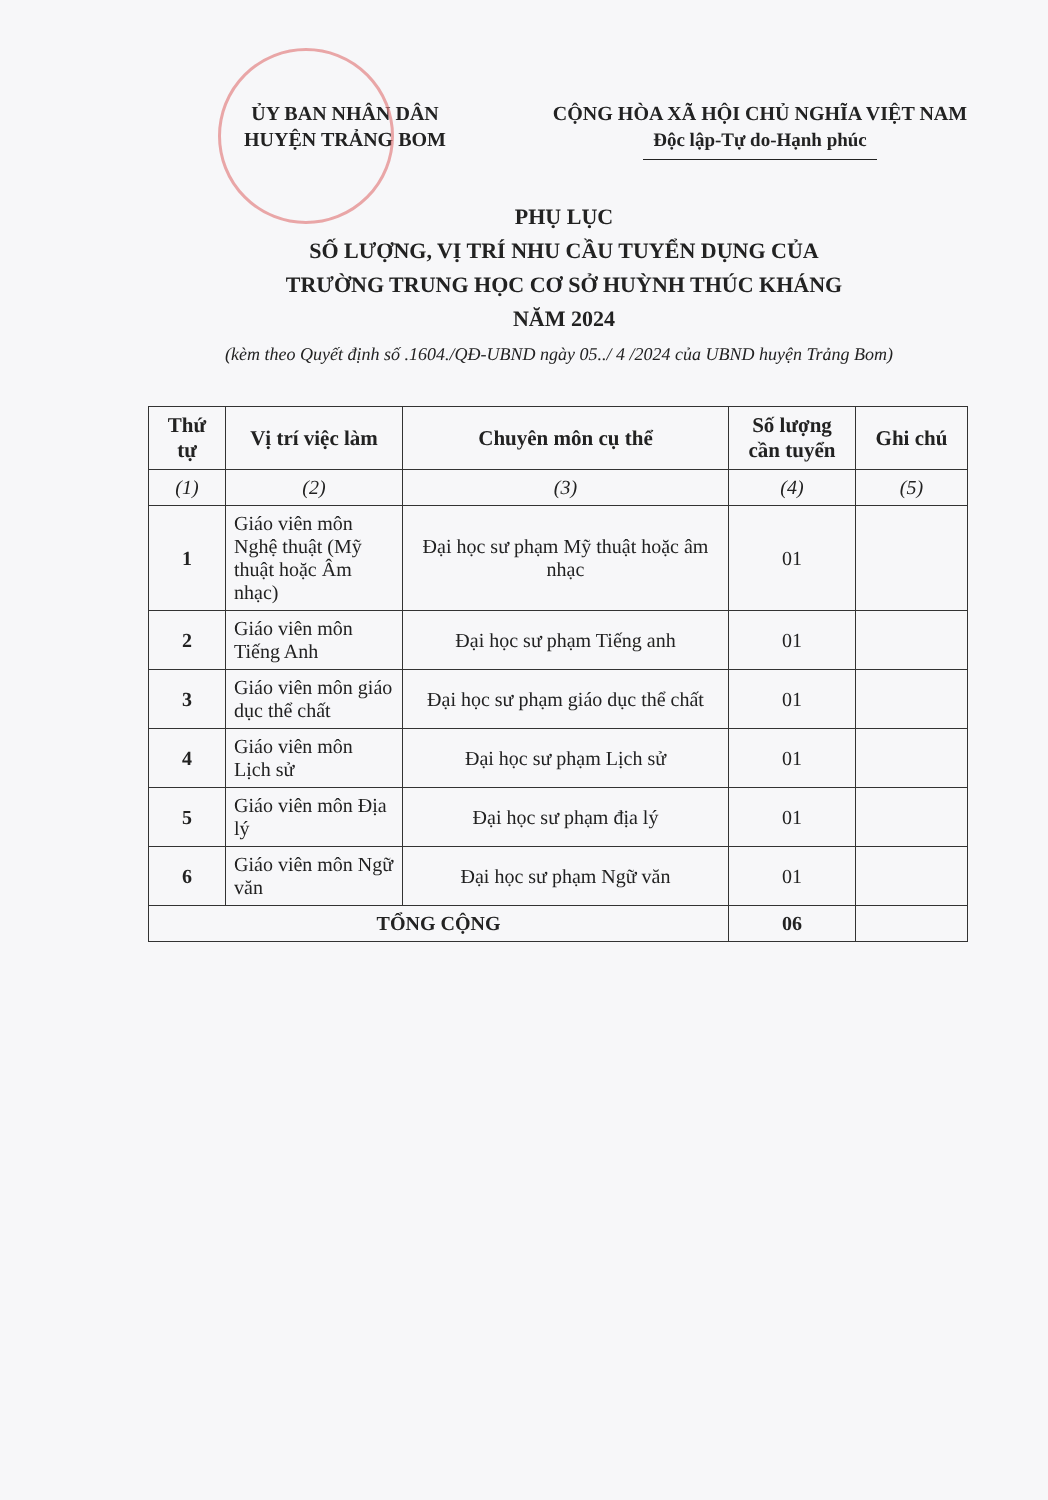ỦY BAN NHÂN DÂN
HUYỆN TRẢNG BOM
CỘNG HÒA XÃ HỘI CHỦ NGHĨA VIỆT NAM
Độc lập-Tự do-Hạnh phúc
PHỤ LỤC
SỐ LƯỢNG, VỊ TRÍ NHU CẦU TUYỂN DỤNG CỦA
TRƯỜNG TRUNG HỌC CƠ SỞ HUỲNH THÚC KHÁNG
NĂM 2024
(kèm theo Quyết định số .1604./QĐ-UBND ngày 05../ 4 /2024 của UBND huyện Trảng Bom)
| Thứ tự | Vị trí việc làm | Chuyên môn cụ thể | Số lượng cần tuyển | Ghi chú |
| --- | --- | --- | --- | --- |
| (1) | (2) | (3) | (4) | (5) |
| 1 | Giáo viên môn Nghệ thuật (Mỹ thuật hoặc Âm nhạc) | Đại học sư phạm Mỹ thuật hoặc âm nhạc | 01 | |
| 2 | Giáo viên môn Tiếng Anh | Đại học sư phạm Tiếng anh | 01 | |
| 3 | Giáo viên môn giáo dục thể chất | Đại học sư phạm giáo dục thể chất | 01 | |
| 4 | Giáo viên môn Lịch sử | Đại học sư phạm Lịch sử | 01 | |
| 5 | Giáo viên môn Địa lý | Đại học sư phạm địa lý | 01 | |
| 6 | Giáo viên môn Ngữ văn | Đại học sư phạm Ngữ văn | 01 | |
| TỔNG CỘNG | | | 06 | |